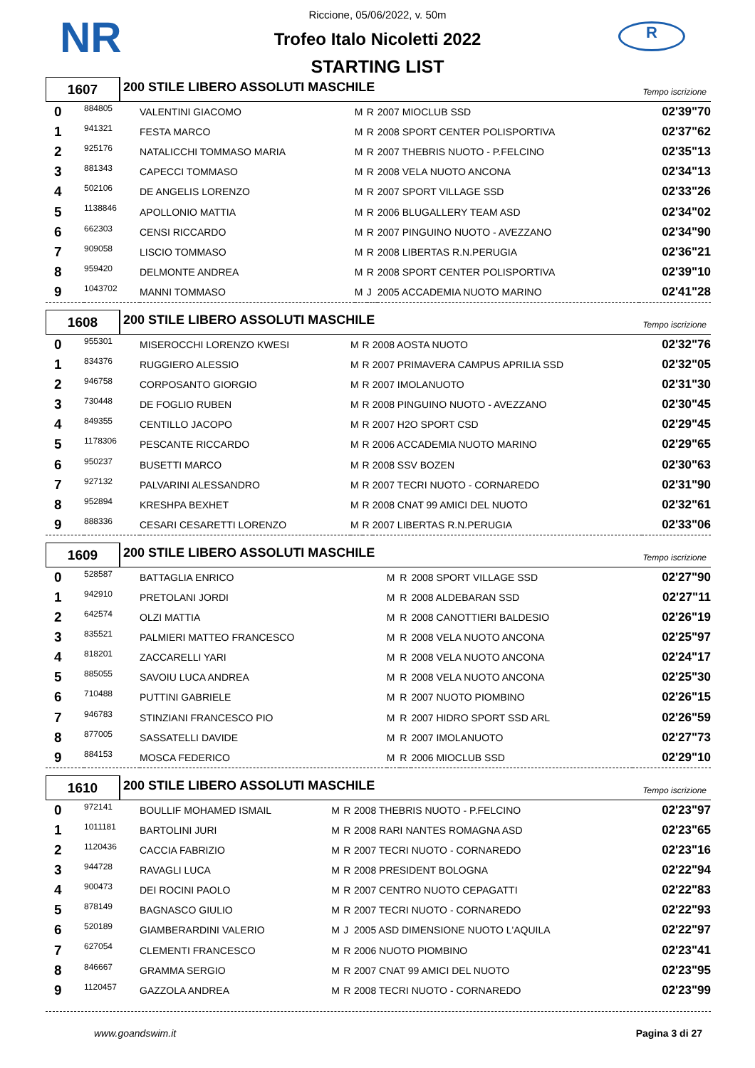NR R
Riccione, 05/06/2022, v. 50m
Trofeo Italo Nicoletti 2022
STARTING LIST
1607
200 STILE LIBERO ASSOLUTI MASCHILE
Tempo iscrizione
| 0 | 884805 | VALENTINI GIACOMO | M | R | 2007 MIOCLUB SSD | 02'39"70 |
| 1 | 941321 | FESTA MARCO | M | R | 2008 SPORT CENTER POLISPORTIVA | 02'37"62 |
| 2 | 925176 | NATALICCHI TOMMASO MARIA | M | R | 2007 THEBRIS NUOTO - P.FELCINO | 02'35"13 |
| 3 | 881343 | CAPECCI TOMMASO | M | R | 2008 VELA NUOTO ANCONA | 02'34"13 |
| 4 | 502106 | DE ANGELIS LORENZO | M | R | 2007 SPORT VILLAGE SSD | 02'33"26 |
| 5 | 1138846 | APOLLONIO MATTIA | M | R | 2006 BLUGALLERY TEAM ASD | 02'34"02 |
| 6 | 662303 | CENSI RICCARDO | M | R | 2007 PINGUINO NUOTO - AVEZZANO | 02'34"90 |
| 7 | 909058 | LISCIO TOMMASO | M | R | 2008 LIBERTAS R.N.PERUGIA | 02'36"21 |
| 8 | 959420 | DELMONTE ANDREA | M | R | 2008 SPORT CENTER POLISPORTIVA | 02'39"10 |
| 9 | 1043702 | MANNI TOMMASO | M | J | 2005 ACCADEMIA NUOTO MARINO | 02'41"28 |
1608
200 STILE LIBERO ASSOLUTI MASCHILE
Tempo iscrizione
| 0 | 955301 | MISEROCCHI LORENZO KWESI | M | R | 2008 AOSTA NUOTO | 02'32"76 |
| 1 | 834376 | RUGGIERO ALESSIO | M | R | 2007 PRIMAVERA CAMPUS APRILIA SSD | 02'32"05 |
| 2 | 946758 | CORPOSANTO GIORGIO | M | R | 2007 IMOLANUOTO | 02'31"30 |
| 3 | 730448 | DE FOGLIO RUBEN | M | R | 2008 PINGUINO NUOTO - AVEZZANO | 02'30"45 |
| 4 | 849355 | CENTILLO JACOPO | M | R | 2007 H2O SPORT CSD | 02'29"45 |
| 5 | 1178306 | PESCANTE RICCARDO | M | R | 2006 ACCADEMIA NUOTO MARINO | 02'29"65 |
| 6 | 950237 | BUSETTI MARCO | M | R | 2008 SSV BOZEN | 02'30"63 |
| 7 | 927132 | PALVARINI ALESSANDRO | M | R | 2007 TECRI NUOTO - CORNAREDO | 02'31"90 |
| 8 | 952894 | KRESHPA BEXHET | M | R | 2008 CNAT 99 AMICI DEL NUOTO | 02'32"61 |
| 9 | 888336 | CESARI CESARETTI LORENZO | M | R | 2007 LIBERTAS R.N.PERUGIA | 02'33"06 |
1609
200 STILE LIBERO ASSOLUTI MASCHILE
Tempo iscrizione
| 0 | 528587 | BATTAGLIA ENRICO | M | R | 2008 SPORT VILLAGE SSD | 02'27"90 |
| 1 | 942910 | PRETOLANI JORDI | M | R | 2008 ALDEBARAN SSD | 02'27"11 |
| 2 | 642574 | OLZI MATTIA | M | R | 2008 CANOTTIERI BALDESIO | 02'26"19 |
| 3 | 835521 | PALMIERI MATTEO FRANCESCO | M | R | 2008 VELA NUOTO ANCONA | 02'25"97 |
| 4 | 818201 | ZACCARELLI YARI | M | R | 2008 VELA NUOTO ANCONA | 02'24"17 |
| 5 | 885055 | SAVOIU LUCA ANDREA | M | R | 2008 VELA NUOTO ANCONA | 02'25"30 |
| 6 | 710488 | PUTTINI GABRIELE | M | R | 2007 NUOTO PIOMBINO | 02'26"15 |
| 7 | 946783 | STINZIANI FRANCESCO PIO | M | R | 2007 HIDRO SPORT SSD ARL | 02'26"59 |
| 8 | 877005 | SASSATELLI DAVIDE | M | R | 2007 IMOLANUOTO | 02'27"73 |
| 9 | 884153 | MOSCA FEDERICO | M | R | 2006 MIOCLUB SSD | 02'29"10 |
1610
200 STILE LIBERO ASSOLUTI MASCHILE
Tempo iscrizione
| 0 | 972141 | BOULLIF MOHAMED ISMAIL | M | R | 2008 THEBRIS NUOTO - P.FELCINO | 02'23"97 |
| 1 | 1011181 | BARTOLINI JURI | M | R | 2008 RARI NANTES ROMAGNA ASD | 02'23"65 |
| 2 | 1120436 | CACCIA FABRIZIO | M | R | 2007 TECRI NUOTO - CORNAREDO | 02'23"16 |
| 3 | 944728 | RAVAGLI LUCA | M | R | 2008 PRESIDENT BOLOGNA | 02'22"94 |
| 4 | 900473 | DEI ROCINI PAOLO | M | R | 2007 CENTRO NUOTO CEPAGATTI | 02'22"83 |
| 5 | 878149 | BAGNASCO GIULIO | M | R | 2007 TECRI NUOTO - CORNAREDO | 02'22"93 |
| 6 | 520189 | GIAMBERARDINI VALERIO | M | J | 2005 ASD DIMENSIONE NUOTO L'AQUILA | 02'22"97 |
| 7 | 627054 | CLEMENTI FRANCESCO | M | R | 2006 NUOTO PIOMBINO | 02'23"41 |
| 8 | 846667 | GRAMMA SERGIO | M | R | 2007 CNAT 99 AMICI DEL NUOTO | 02'23"95 |
| 9 | 1120457 | GAZZOLA ANDREA | M | R | 2008 TECRI NUOTO - CORNAREDO | 02'23"99 |
www.goandswim.it Pagina 3 di 27